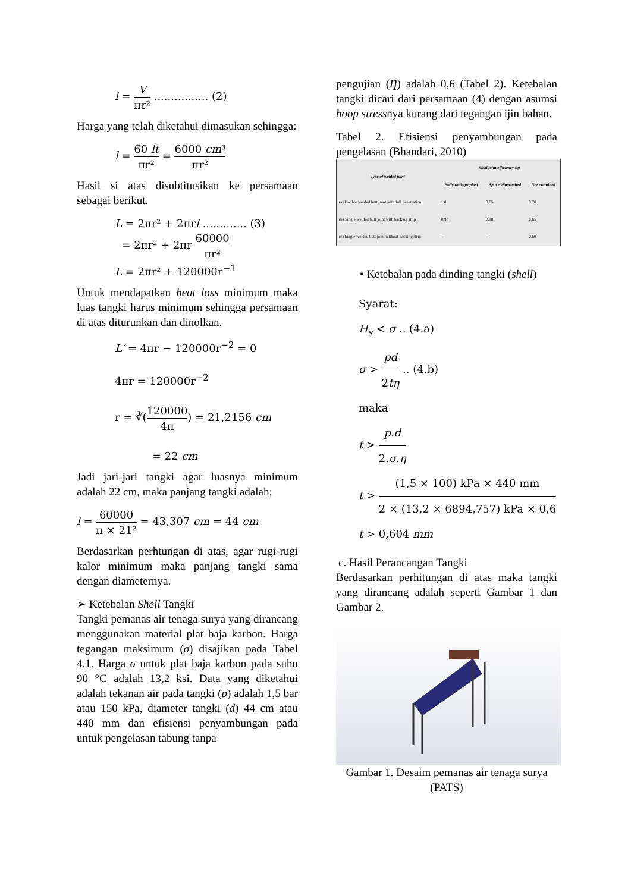l = V πr² ................ (2)
Harga yang telah diketahui dimasukan sehingga:
l = 60 lt πr² = 6000 cm³ πr²
Hasil si atas disubtitusikan ke persamaan sebagai berikut.
L = 2πr² + 2πrl ............. (3)
= 2πr² + 2πr 60000 πr²
L = 2πr² + 120000r<sup>−1</sup>
Untuk mendapatkan heat loss minimum maka luas tangki harus minimum sehingga persamaan di atas diturunkan dan dinolkan.
L′ = 4πr − 120000r<sup>−2</sup> = 0
4πr = 120000r<sup>−2</sup>
r = ∛(120000 4π) = 21,2156 cm
= 22 cm
Jadi jari-jari tangki agar luasnya minimum adalah 22 cm, maka panjang tangki adalah:
l = 60000 π × 21² = 43,307 cm = 44 cm
Berdasarkan perhtungan di atas, agar rugi-rugi kalor minimum maka panjang tangki sama dengan diameternya.
➢ Ketebalan Shell Tangki
Tangki pemanas air tenaga surya yang dirancang menggunakan material plat baja karbon. Harga tegangan maksimum (σ) disajikan pada Tabel 4.1. Harga σ untuk plat baja karbon pada suhu 90 °C adalah 13,2 ksi. Data yang diketahui adalah tekanan air pada tangki (p) adalah 1,5 bar atau 150 kPa, diameter tangki (d) 44 cm atau 440 mm dan efisiensi penyambungan pada untuk pengelasan tabung tanpa
pengujian (Ƞ) adalah 0,6 (Tabel 2). Ketebalan tangki dicari dari persamaan (4) dengan asumsi hoop stressnya kurang dari tegangan ijin bahan.
Tabel 2. Efisiensi penyambungan pada pengelasan (Bhandari, 2010)
| Type of welded joint | Weld joint efficiency (η) | | |
| --- | --- | --- | --- |
| | Fully radiographed | Spot radiographed | Not examined |
| (a) Double welded butt joint with full penetration | 1.0 | 0.85 | 0.70 |
| (b) Single welded butt joint with backing strip | 0.90 | 0.80 | 0.65 |
| (c) Single welded butt joint without backing strip | – | – | 0.60 |
• Ketebalan pada dinding tangki (shell)
Syarat:
H<sub>s</sub> < σ .. (4.a)
σ > pd 2tη .. (4.b)
maka
t > p.d 2.σ.η
t > (1,5 × 100) kPa × 440 mm 2 × (13,2 × 6894,757) kPa × 0,6
t > 0,604 mm
c. Hasil Perancangan Tangki
Berdasarkan perhitungan di atas maka tangki yang dirancang adalah seperti Gambar 1 dan Gambar 2.
Gambar 1. Desaim pemanas air tenaga surya (PATS)